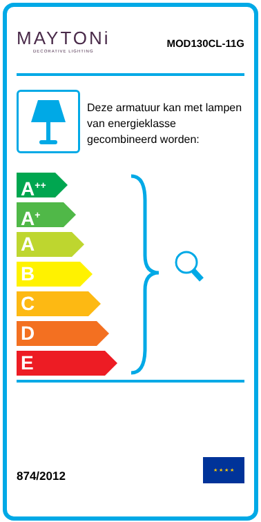MAYTONi
DECORATIVE LIGHTING
MOD130CL-11G
Deze armatuur kan met lampen van energieklasse gecombineerd worden:
A<sup>++</sup>
A<sup>+</sup>
A
B
C
D
E
874/2012
★ ★ ★ ★